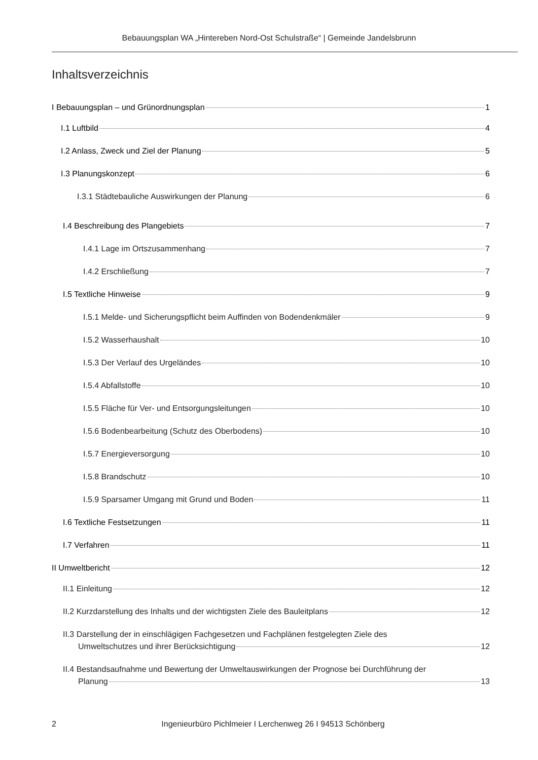Bebauungsplan WA „Hintereben Nord-Ost Schulstraße“ | Gemeinde Jandelsbrunn
Inhaltsverzeichnis
I Bebauungsplan – und Grünordnungsplan 1
I.1 Luftbild 4
I.2 Anlass, Zweck und Ziel der Planung 5
I.3 Planungskonzept 6
I.3.1 Städtebauliche Auswirkungen der Planung 6
I.4 Beschreibung des Plangebiets 7
I.4.1 Lage im Ortszusammenhang 7
I.4.2 Erschließung 7
I.5 Textliche Hinweise 9
I.5.1 Melde- und Sicherungspflicht beim Auffinden von Bodendenkmäler 9
I.5.2 Wasserhaushalt 10
I.5.3 Der Verlauf des Urgeländes 10
I.5.4 Abfallstoffe 10
I.5.5 Fläche für Ver- und Entsorgungsleitungen 10
I.5.6 Bodenbearbeitung (Schutz des Oberbodens) 10
I.5.7 Energieversorgung 10
I.5.8 Brandschutz 10
I.5.9 Sparsamer Umgang mit Grund und Boden 11
I.6 Textliche Festsetzungen 11
I.7 Verfahren 11
II Umweltbericht 12
II.1 Einleitung 12
II.2 Kurzdarstellung des Inhalts und der wichtigsten Ziele des Bauleitplans 12
II.3 Darstellung der in einschlägigen Fachgesetzen und Fachplänen festgelegten Ziele des
Umweltschutzes und ihrer Berücksichtigung 12
II.4 Bestandsaufnahme und Bewertung der Umweltauswirkungen der Prognose bei Durchführung der
Planung 13
2 Ingenieurbüro Pichlmeier I Lerchenweg 26 I 94513 Schönberg